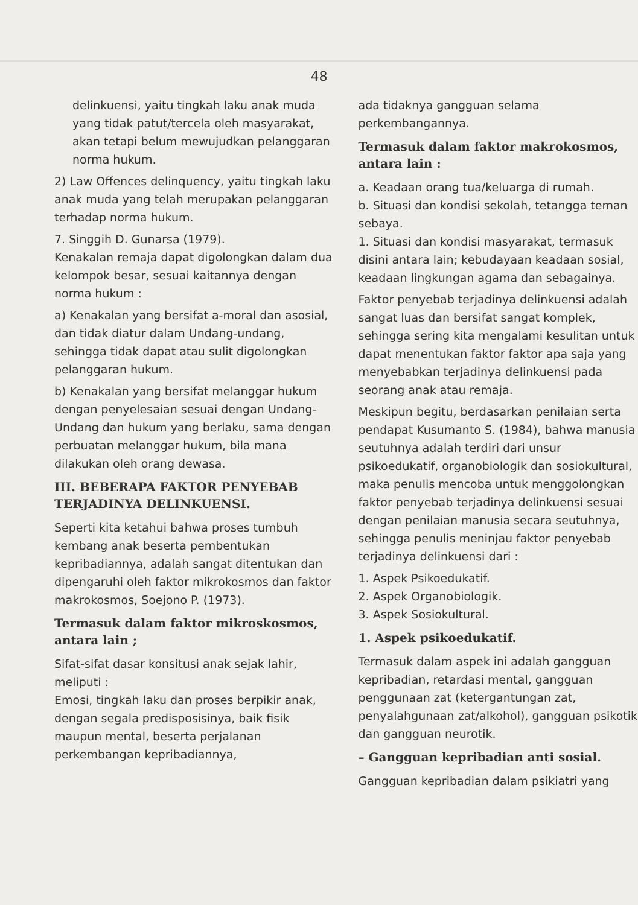48
delinkuensi, yaitu tingkah laku anak muda yang tidak patut/tercela oleh masyarakat, akan tetapi belum mewujudkan pelanggaran norma hukum.
2) Law Offences delinquency, yaitu tingkah laku anak muda yang telah merupakan pelanggaran terhadap norma hukum.
7. Singgih D. Gunarsa (1979).
Kenakalan remaja dapat digolongkan dalam dua kelompok besar, sesuai kaitannya dengan norma hukum :
a) Kenakalan yang bersifat a-moral dan asosial, dan tidak diatur dalam Undang-undang, sehingga tidak dapat atau sulit digolongkan pelanggaran hukum.
b) Kenakalan yang bersifat melanggar hukum dengan penyelesaian sesuai dengan Undang-Undang dan hukum yang berlaku, sama dengan perbuatan melanggar hukum, bila mana dilakukan oleh orang dewasa.
III. BEBERAPA FAKTOR PENYEBAB TERJADINYA DELINKUENSI.
Seperti kita ketahui bahwa proses tumbuh kembang anak beserta pembentukan kepribadiannya, adalah sangat ditentukan dan dipengaruhi oleh faktor mikrokosmos dan faktor makrokosmos, Soejono P. (1973).
Termasuk dalam faktor mikroskosmos, antara lain ;
Sifat-sifat dasar konsitusi anak sejak lahir, meliputi :
Emosi, tingkah laku dan proses berpikir anak, dengan segala predisposisinya, baik fisik maupun mental, beserta perjalanan perkembangan kepribadiannya,
ada tidaknya gangguan selama perkembangannya.
Termasuk dalam faktor makrokosmos, antara lain :
a. Keadaan orang tua/keluarga di rumah.
b. Situasi dan kondisi sekolah, tetangga teman sebaya.
1. Situasi dan kondisi masyarakat, termasuk disini antara lain; kebudayaan keadaan sosial, keadaan lingkungan agama dan sebagainya.
Faktor penyebab terjadinya delinkuensi adalah sangat luas dan bersifat sangat komplek, sehingga sering kita mengalami kesulitan untuk dapat menentukan faktor faktor apa saja yang menyebabkan terjadinya delinkuensi pada seorang anak atau remaja.
Meskipun begitu, berdasarkan penilaian serta pendapat Kusumanto S. (1984), bahwa manusia seutuhnya adalah terdiri dari unsur psikoedukatif, organobiologik dan sosiokultural, maka penulis mencoba untuk menggolongkan faktor penyebab terjadinya delinkuensi sesuai dengan penilaian manusia secara seutuhnya, sehingga penulis meninjau faktor penyebab terjadinya delinkuensi dari :
1. Aspek Psikoedukatif.
2. Aspek Organobiologik.
3. Aspek Sosiokultural.
1. Aspek psikoedukatif.
Termasuk dalam aspek ini adalah gangguan kepribadian, retardasi mental, gangguan penggunaan zat (ketergantungan zat, penyalahgunaan zat/alkohol), gangguan psikotik dan gangguan neurotik.
– Gangguan kepribadian anti sosial.
Gangguan kepribadian dalam psikiatri yang